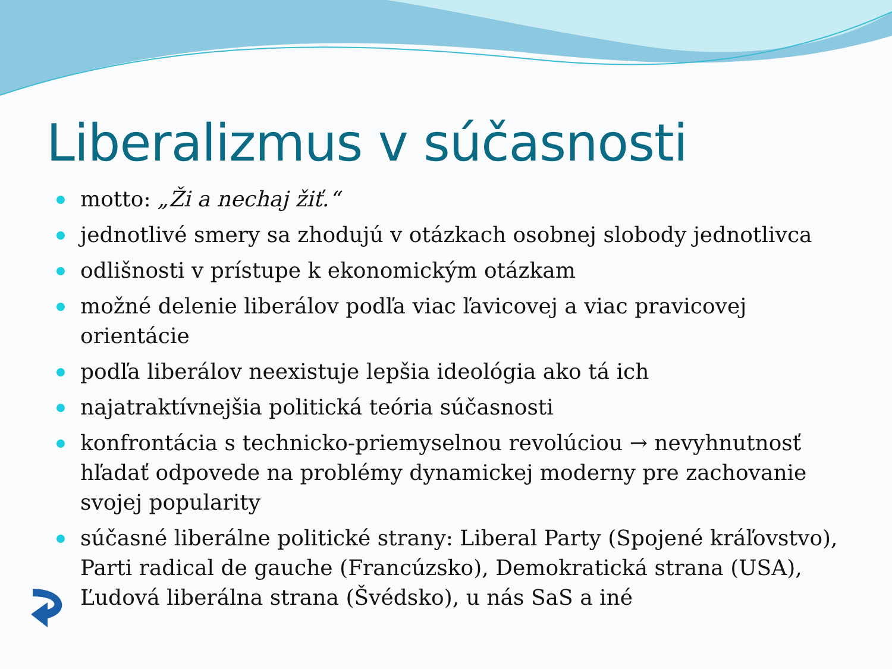Liberalizmus v súčasnosti
motto: „Ži a nechaj žiť.“
jednotlivé smery sa zhodujú v otázkach osobnej slobody jednotlivca
odlišnosti v prístupe k ekonomickým otázkam
možné delenie liberálov podľa viac ľavicovej a viac pravicovej orientácie
podľa liberálov neexistuje lepšia ideológia ako tá ich
najatraktívnejšia politická teória súčasnosti
konfrontácia s technicko-priemyselnou revolúciou → nevyhnutnosť hľadať odpovede na problémy dynamickej moderny pre zachovanie svojej popularity
súčasné liberálne politické strany: Liberal Party (Spojené kráľovstvo), Parti radical de gauche (Francúzsko), Demokratická strana (USA), Ľudová liberálna strana (Švédsko), u nás SaS a iné